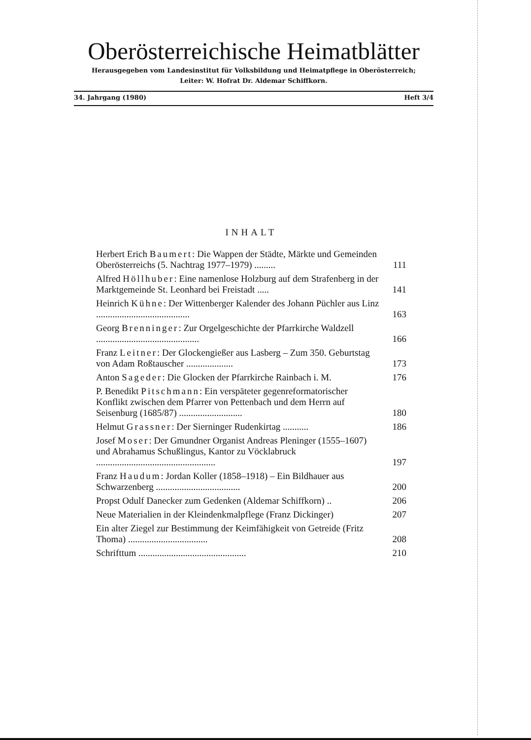Oberösterreichische Heimatblätter
Herausgegeben vom Landesinstitut für Volksbildung und Heimatpflege in Oberösterreich;
Leiter: W. Hofrat Dr. Aldemar Schiffkorn.
34. Jahrgang (1980) Heft 3/4
INHALT
Herbert Erich Baumert: Die Wappen der Städte, Märkte und Gemeinden Oberösterreichs (5. Nachtrag 1977–1979) .........
111
Alfred Höllhuber: Eine namenlose Holzburg auf dem Strafenberg in der Marktgemeinde St. Leonhard bei Freistadt .....
141
Heinrich Kühne: Der Wittenberger Kalender des Johann Püchler aus Linz ........................................
163
Georg Brenninger: Zur Orgelgeschichte der Pfarrkirche Waldzell ............................................
166
Franz Leitner: Der Glockengießer aus Lasberg – Zum 350. Geburtstag von Adam Roßtauscher ....................
173
Anton Sageder: Die Glocken der Pfarrkirche Rainbach i. M.
176
P. Benedikt Pitschmann: Ein verspäteter gegenreformatorischer Konflikt zwischen dem Pfarrer von Pettenbach und dem Herrn auf Seisenburg (1685/87) ...........................
180
Helmut Grassner: Der Sierninger Rudenkirtag ...........
186
Josef Moser: Der Gmundner Organist Andreas Pleninger (1555–1607) und Abrahamus Schußlingus, Kantor zu Vöcklabruck ...................................................
197
Franz Haudum: Jordan Koller (1858–1918) – Ein Bildhauer aus Schwarzenberg ....................................
200
Propst Odulf Danecker zum Gedenken (Aldemar Schiffkorn) ..
206
Neue Materialien in der Kleindenkmalpflege (Franz Dickinger)
207
Ein alter Ziegel zur Bestimmung der Keimfähigkeit von Getreide (Fritz Thoma) ..................................
208
Schrifttum ..............................................
210